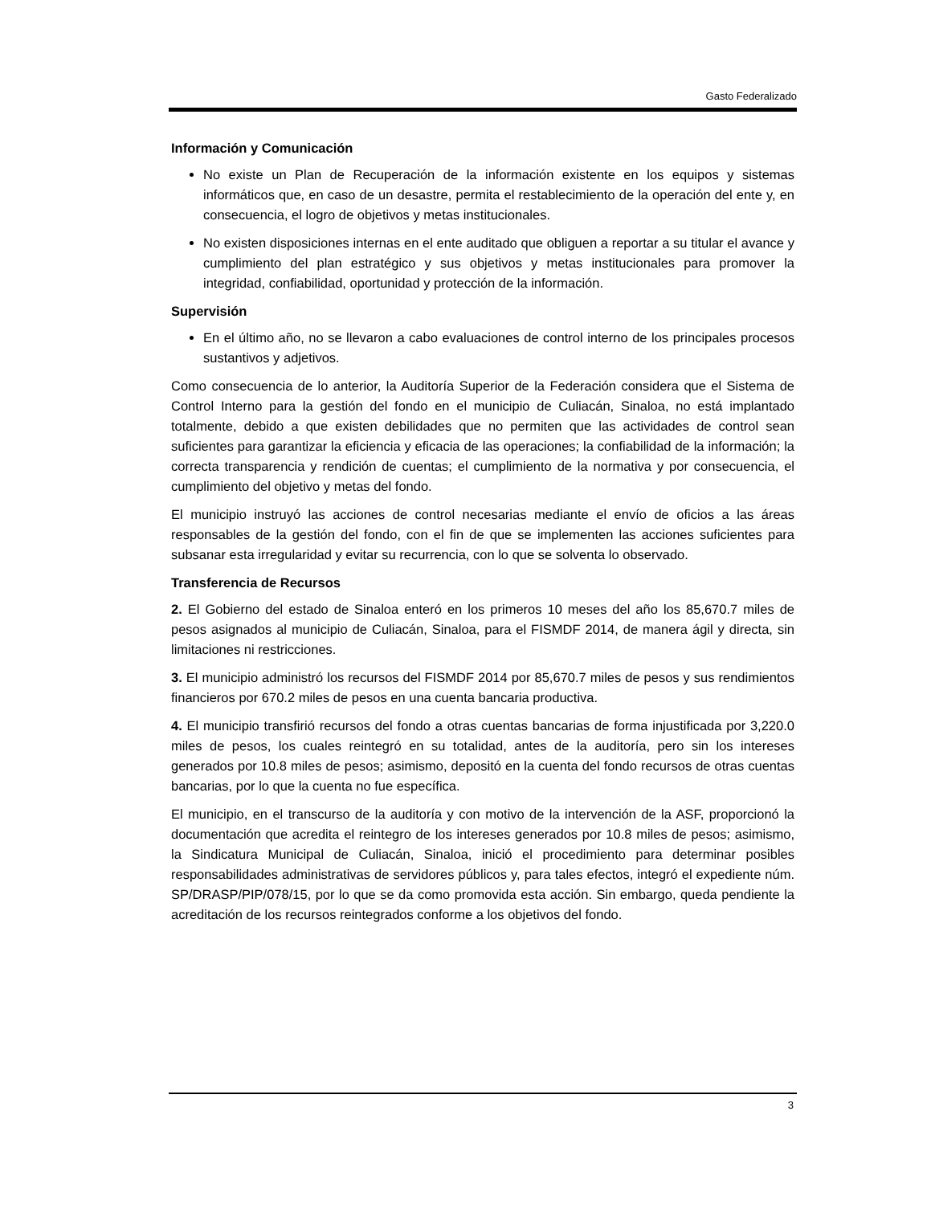Gasto Federalizado
Información y Comunicación
No existe un Plan de Recuperación de la información existente en los equipos y sistemas informáticos que, en caso de un desastre, permita el restablecimiento de la operación del ente y, en consecuencia, el logro de objetivos y metas institucionales.
No existen disposiciones internas en el ente auditado que obliguen a reportar a su titular el avance y cumplimiento del plan estratégico y sus objetivos y metas institucionales para promover la integridad, confiabilidad, oportunidad y protección de la información.
Supervisión
En el último año, no se llevaron a cabo evaluaciones de control interno de los principales procesos sustantivos y adjetivos.
Como consecuencia de lo anterior, la Auditoría Superior de la Federación considera que el Sistema de Control Interno para la gestión del fondo en el municipio de Culiacán, Sinaloa, no está implantado totalmente, debido a que existen debilidades que no permiten que las actividades de control sean suficientes para garantizar la eficiencia y eficacia de las operaciones; la confiabilidad de la información; la correcta transparencia y rendición de cuentas; el cumplimiento de la normativa y por consecuencia, el cumplimiento del objetivo y metas del fondo.
El municipio instruyó las acciones de control necesarias mediante el envío de oficios a las áreas responsables de la gestión del fondo, con el fin de que se implementen las acciones suficientes para subsanar esta irregularidad y evitar su recurrencia, con lo que se solventa lo observado.
Transferencia de Recursos
2. El Gobierno del estado de Sinaloa enteró en los primeros 10 meses del año los 85,670.7 miles de pesos asignados al municipio de Culiacán, Sinaloa, para el FISMDF 2014, de manera ágil y directa, sin limitaciones ni restricciones.
3. El municipio administró los recursos del FISMDF 2014 por 85,670.7 miles de pesos y sus rendimientos financieros por 670.2 miles de pesos en una cuenta bancaria productiva.
4. El municipio transfirió recursos del fondo a otras cuentas bancarias de forma injustificada por 3,220.0 miles de pesos, los cuales reintegró en su totalidad, antes de la auditoría, pero sin los intereses generados por 10.8 miles de pesos; asimismo, depositó en la cuenta del fondo recursos de otras cuentas bancarias, por lo que la cuenta no fue específica.
El municipio, en el transcurso de la auditoría y con motivo de la intervención de la ASF, proporcionó la documentación que acredita el reintegro de los intereses generados por 10.8 miles de pesos; asimismo, la Sindicatura Municipal de Culiacán, Sinaloa, inició el procedimiento para determinar posibles responsabilidades administrativas de servidores públicos y, para tales efectos, integró el expediente núm. SP/DRASP/PIP/078/15, por lo que se da como promovida esta acción. Sin embargo, queda pendiente la acreditación de los recursos reintegrados conforme a los objetivos del fondo.
3